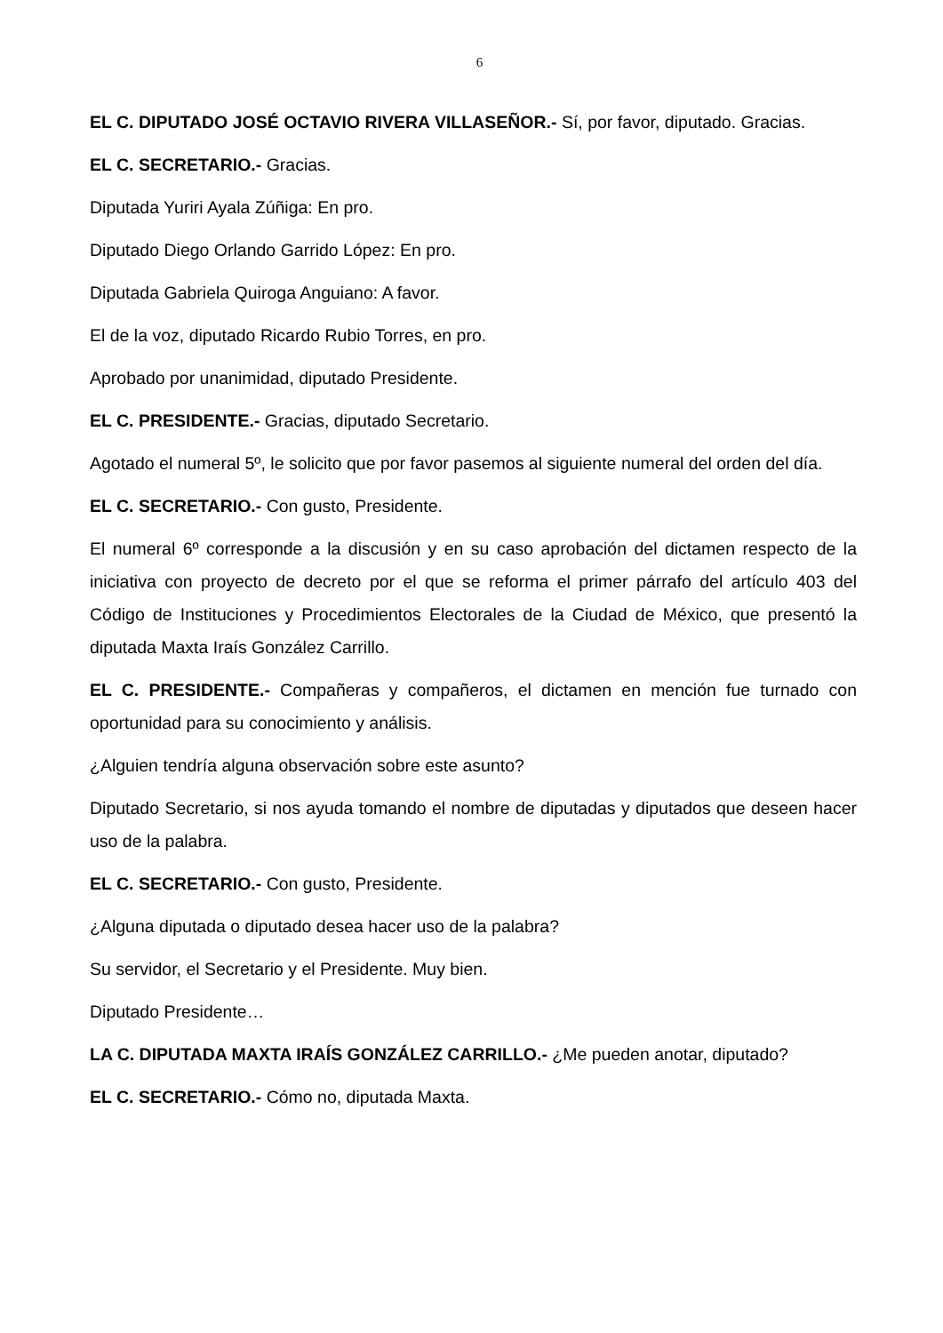6
EL C. DIPUTADO JOSÉ OCTAVIO RIVERA VILLASEÑOR.- Sí, por favor, diputado. Gracias.
EL C. SECRETARIO.- Gracias.
Diputada Yuriri Ayala Zúñiga: En pro.
Diputado Diego Orlando Garrido López: En pro.
Diputada Gabriela Quiroga Anguiano: A favor.
El de la voz, diputado Ricardo Rubio Torres, en pro.
Aprobado por unanimidad, diputado Presidente.
EL C. PRESIDENTE.- Gracias, diputado Secretario.
Agotado el numeral 5º, le solicito que por favor pasemos al siguiente numeral del orden del día.
EL C. SECRETARIO.- Con gusto, Presidente.
El numeral 6º corresponde a la discusión y en su caso aprobación del dictamen respecto de la iniciativa con proyecto de decreto por el que se reforma el primer párrafo del artículo 403 del Código de Instituciones y Procedimientos Electorales de la Ciudad de México, que presentó la diputada Maxta Iraís González Carrillo.
EL C. PRESIDENTE.- Compañeras y compañeros, el dictamen en mención fue turnado con oportunidad para su conocimiento y análisis.
¿Alguien tendría alguna observación sobre este asunto?
Diputado Secretario, si nos ayuda tomando el nombre de diputadas y diputados que deseen hacer uso de la palabra.
EL C. SECRETARIO.- Con gusto, Presidente.
¿Alguna diputada o diputado desea hacer uso de la palabra?
Su servidor, el Secretario y el Presidente. Muy bien.
Diputado Presidente…
LA C. DIPUTADA MAXTA IRAÍS GONZÁLEZ CARRILLO.- ¿Me pueden anotar, diputado?
EL C. SECRETARIO.- Cómo no, diputada Maxta.